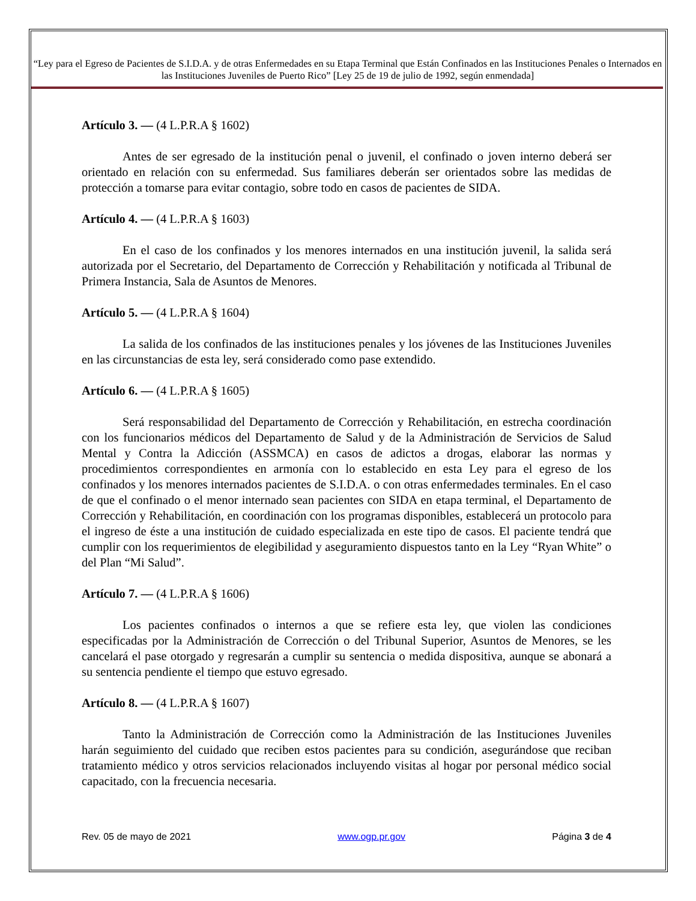“Ley para el Egreso de Pacientes de S.I.D.A. y de otras Enfermedades en su Etapa Terminal que Están Confinados en las Instituciones Penales o Internados en las Instituciones Juveniles de Puerto Rico” [Ley 25 de 19 de julio de 1992, según enmendada]
Artículo 3. — (4 L.P.R.A § 1602)
Antes de ser egresado de la institución penal o juvenil, el confinado o joven interno deberá ser orientado en relación con su enfermedad. Sus familiares deberán ser orientados sobre las medidas de protección a tomarse para evitar contagio, sobre todo en casos de pacientes de SIDA.
Artículo 4. — (4 L.P.R.A § 1603)
En el caso de los confinados y los menores internados en una institución juvenil, la salida será autorizada por el Secretario, del Departamento de Corrección y Rehabilitación y notificada al Tribunal de Primera Instancia, Sala de Asuntos de Menores.
Artículo 5. — (4 L.P.R.A § 1604)
La salida de los confinados de las instituciones penales y los jóvenes de las Instituciones Juveniles en las circunstancias de esta ley, será considerado como pase extendido.
Artículo 6. — (4 L.P.R.A § 1605)
Será responsabilidad del Departamento de Corrección y Rehabilitación, en estrecha coordinación con los funcionarios médicos del Departamento de Salud y de la Administración de Servicios de Salud Mental y Contra la Adicción (ASSMCA) en casos de adictos a drogas, elaborar las normas y procedimientos correspondientes en armonía con lo establecido en esta Ley para el egreso de los confinados y los menores internados pacientes de S.I.D.A. o con otras enfermedades terminales. En el caso de que el confinado o el menor internado sean pacientes con SIDA en etapa terminal, el Departamento de Corrección y Rehabilitación, en coordinación con los programas disponibles, establecerá un protocolo para el ingreso de éste a una institución de cuidado especializada en este tipo de casos. El paciente tendrá que cumplir con los requerimientos de elegibilidad y aseguramiento dispuestos tanto en la Ley “Ryan White” o del Plan “Mi Salud”.
Artículo 7. — (4 L.P.R.A § 1606)
Los pacientes confinados o internos a que se refiere esta ley, que violen las condiciones especificadas por la Administración de Corrección o del Tribunal Superior, Asuntos de Menores, se les cancelará el pase otorgado y regresarán a cumplir su sentencia o medida dispositiva, aunque se abonará a su sentencia pendiente el tiempo que estuvo egresado.
Artículo 8. — (4 L.P.R.A § 1607)
Tanto la Administración de Corrección como la Administración de las Instituciones Juveniles harán seguimiento del cuidado que reciben estos pacientes para su condición, asegurándose que reciban tratamiento médico y otros servicios relacionados incluyendo visitas al hogar por personal médico social capacitado, con la frecuencia necesaria.
Rev. 05 de mayo de 2021 www.ogp.pr.gov Página 3 de 4